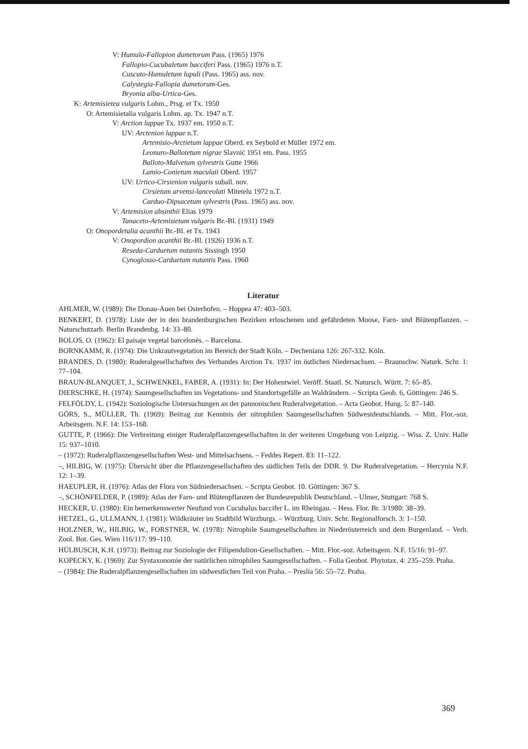V: Humulo-Fallopion dumetorum Pass. (1965) 1976
Fallopio-Cucubaletum bacciferi Pass. (1965) 1976 n.T.
Cuscuto-Humuletum lupuli (Pass. 1965) ass. nov.
Calystegia-Fallopia dumetorum-Ges.
Bryonia alba-Urtica-Ges.
K: Artemisietea vulgaris Lohm., Prsg. et Tx. 1950
O: Artemisietalia vulgaris Lohm. ap. Tx. 1947 n.T.
V: Arction lappae Tx. 1937 em. 1950 n.T.
UV: Arctenion lappae n.T.
Artemisio-Arctietum lappae Oberd. ex Seybold et Müller 1972 em.
Leonuro-Ballotetum nigrae Slavnić 1951 em. Pass. 1955
Balloto-Malvetum sylvestris Gutte 1966
Lamio-Conietum maculati Oberd. 1957
UV: Urtico-Cirsienion vulgaris suball. nov.
Cirsietum arvensi-lanceolati Mitetelu 1972 n.T.
Carduo-Dipsacetum sylvestris (Pass. 1965) ass. nov.
V: Artemision absinthii Elias 1979
Tanaceto-Artemisietum vulgaris Br.-Bl. (1931) 1949
O: Onopordetalia acanthii Br.-Bl. et Tx. 1943
V: Onopordion acanthii Br.-Bl. (1926) 1936 n.T.
Reseda-Carduetum nutantis Sissingh 1950
Cynoglosso-Carduetum nutantis Pass. 1960
Literatur
AHLMER, W. (1989): Die Donau-Auen bei Osterhofen. – Hoppea 47: 403–503.
BENKERT, D. (1978): Liste der in den brandenburgischen Bezirken erloschenen und gefährdeten Moose, Farn- und Blütenpflanzen. – Naturschutzarb. Berlin Brandenbg. 14: 33–80.
BOLOS, O. (1962): El paisaje vegetal barcelonès. – Barcelona.
BORNKAMM, R. (1974): Die Unkrautvegetation im Bereich der Stadt Köln. – Decheniana 126: 267-332. Köln.
BRANDES, D. (1980): Ruderalgesellschaften des Verbandes Arction Tx. 1937 im östlichen Niedersachsen. – Braunschw. Naturk. Schr. 1: 77–104.
BRAUN-BLANQUET, J., SCHWENKEL, FABER, A. (1931): In: Der Hohentwiel. Veröff. Staatl. St. Natursch. Württ. 7: 65–85.
DIERSCHKE, H. (1974): Saumgesellschaften im Vegetations- und Standortsgefälle an Waldrändern. – Scripta Geob. 6, Göttingen: 246 S.
FELFÖLDY, L. (1942): Soziologische Untersuchungen an der pannonischen Ruderalvegetation. – Acta Geobot. Hung. 5: 87–140.
GÖRS, S., MÜLLER, Th. (1969): Beitrag zur Kenntnis der nitrophilen Saumgesellschaften Südwestdeutschlands. – Mitt. Flor.-soz. Arbeitsgem. N.F. 14: 153–168.
GUTTE, P. (1966): Die Verbreitung einiger Ruderalpflanzengesellschaften in der weiteren Umgebung von Leipzig. – Wiss. Z. Univ. Halle 15: 937–1010.
– (1972): Ruderalpflanzengesellschaften West- und Mittelsachsens. – Feddes Repert. 83: 11–122.
–, HILBIG, W. (1975): Übersicht über die Pflanzengesellschaften des südlichen Teils der DDR. 9. Die Ruderalvegetation. – Hercynia N.F. 12: 1–39.
HAEUPLER, H. (1976): Atlas der Flora von Südniedersachsen. – Scripta Geobot. 10. Göttingen: 367 S.
–, SCHÖNFELDER, P. (1989): Atlas der Farn- und Blütenpflanzen der Bundesrepublik Deutschland. – Ulmer, Stuttgart: 768 S.
HECKER, U. (1980): Ein bemerkenswerter Neufund von Cucubalus baccifer L. im Rheingau. – Hess. Flor. Br. 3/1980: 38–39.
HETZEL, G., ULLMANN, J. (1981): Wildkräuter im Stadtbild Würzburgs. – Würzburg. Univ. Schr. Regionalforsch. 3: 1–150.
HOLZNER, W., HILBIG, W., FORSTNER, W. (1978): Nitrophile Saumgesellschaften in Niederösterreich und dem Burgenland. – Verh. Zool. Bot. Ges. Wien 116/117: 99–110.
HÜLBUSCH, K.H. (1973): Beitrag zur Soziologie der Filipendulion-Gesellschaften. – Mitt. Flor.-soz. Arbeitsgem. N.F. 15/16: 91–97.
KOPECKY, K. (1969): Zur Syntaxonomie der natürlichen nitrophilen Saumgesellschaften. – Folia Geobot. Phytotax. 4: 235–259. Praha.
– (1984): Die Ruderalpflanzengesellschaften im südwestlichen Teil von Praha. – Preslia 56: 55–72. Praha.
369